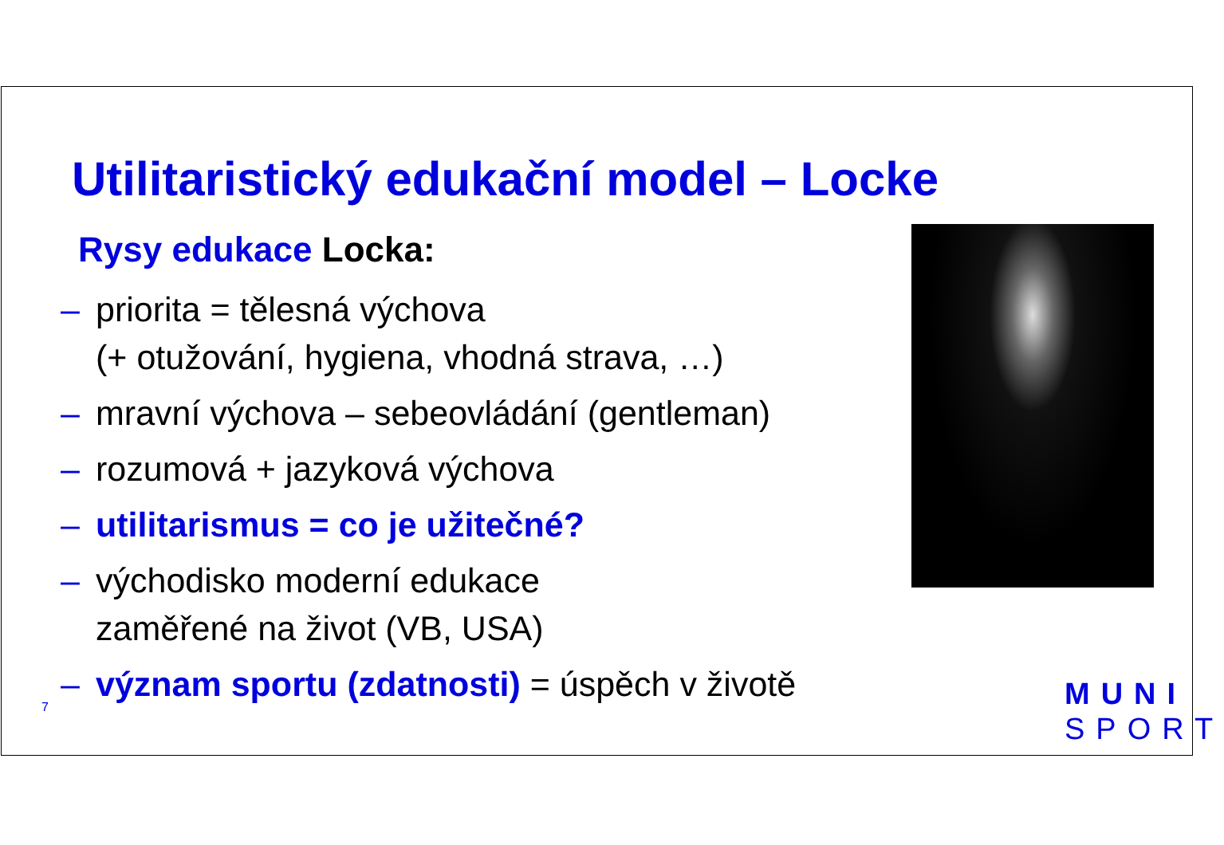Utilitaristický edukační model – Locke
Rysy edukace Locka:
– priorita = tělesná výchova
(+ otužování, hygiena, vhodná strava, …)
– mravní výchova – sebeovládání (gentleman)
– rozumová + jazyková výchova
– utilitarismus = co je užitečné?
– východisko moderní edukace
zaměřené na život (VB, USA)
– význam sportu (zdatnosti) = úspěch v životě
7
MUNI
SPORT